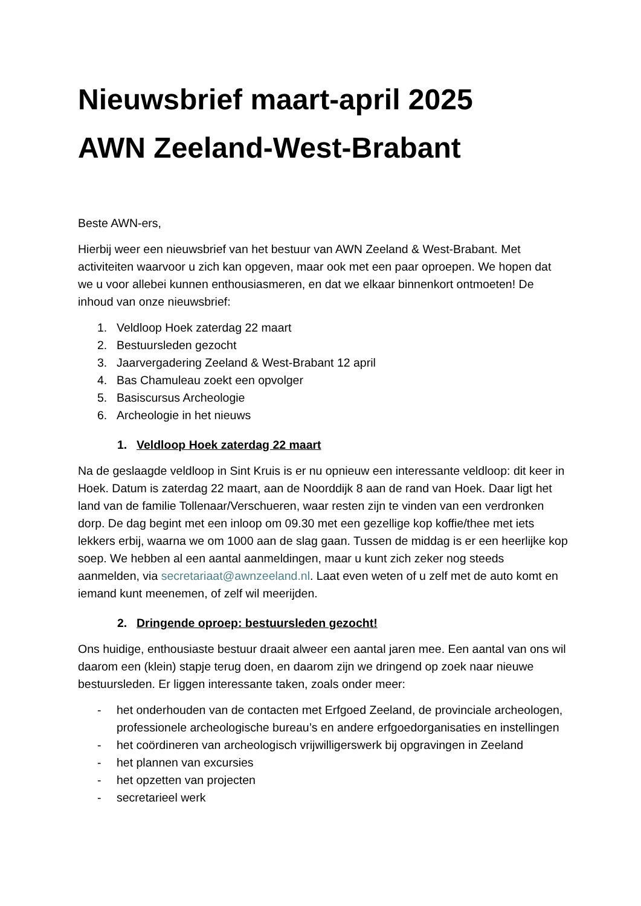Nieuwsbrief maart-april 2025
AWN Zeeland-West-Brabant
Beste AWN-ers,
Hierbij weer een nieuwsbrief van het bestuur van AWN Zeeland & West-Brabant. Met activiteiten waarvoor u zich kan opgeven, maar ook met een paar oproepen. We hopen dat we u voor allebei kunnen enthousiasmeren, en dat we elkaar binnenkort ontmoeten! De inhoud van onze nieuwsbrief:
1. Veldloop Hoek zaterdag 22 maart
2. Bestuursleden gezocht
3. Jaarvergadering Zeeland & West-Brabant 12 april
4. Bas Chamuleau zoekt een opvolger
5. Basiscursus Archeologie
6. Archeologie in het nieuws
1. Veldloop Hoek zaterdag 22 maart
Na de geslaagde veldloop in Sint Kruis is er nu opnieuw een interessante veldloop: dit keer in Hoek. Datum is zaterdag 22 maart, aan de Noorddijk 8 aan de rand van Hoek. Daar ligt het land van de familie Tollenaar/Verschueren, waar resten zijn te vinden van een verdronken dorp. De dag begint met een inloop om 09.30 met een gezellige kop koffie/thee met iets lekkers erbij, waarna we om 1000 aan de slag gaan. Tussen de middag is er een heerlijke kop soep. We hebben al een aantal aanmeldingen, maar u kunt zich zeker nog steeds aanmelden, via secretariaat@awnzeeland.nl. Laat even weten of u zelf met de auto komt en iemand kunt meenemen, of zelf wil meerijden.
2. Dringende oproep: bestuursleden gezocht!
Ons huidige, enthousiaste bestuur draait alweer een aantal jaren mee. Een aantal van ons wil daarom een (klein) stapje terug doen, en daarom zijn we dringend op zoek naar nieuwe bestuursleden. Er liggen interessante taken, zoals onder meer:
- het onderhouden van de contacten met Erfgoed Zeeland, de provinciale archeologen, professionele archeologische bureau’s en andere erfgoedorganisaties en instellingen
- het coördineren van archeologisch vrijwilligerswerk bij opgravingen in Zeeland
- het plannen van excursies
- het opzetten van projecten
- secretarieel werk